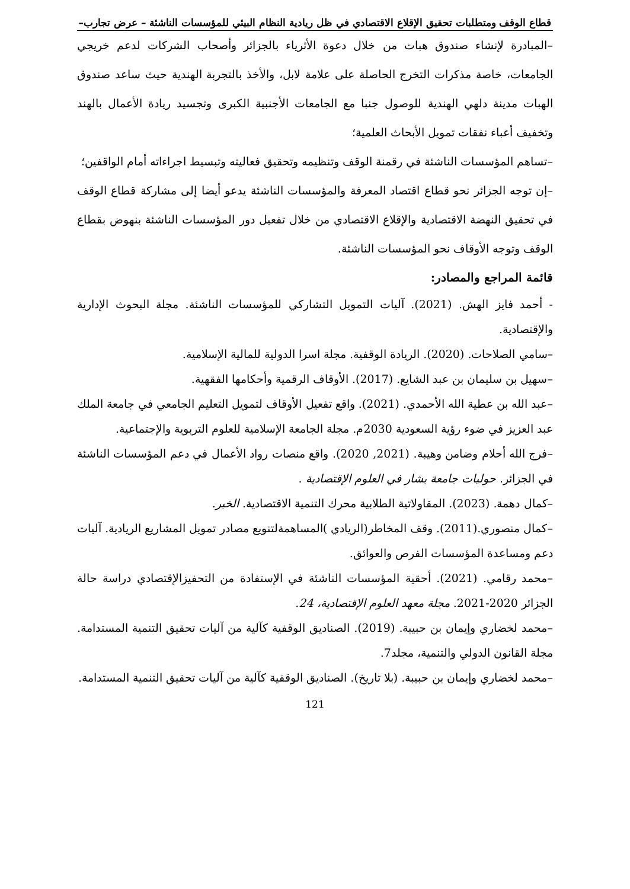قطاع الوقف ومتطلبات تحقيق الإقلاع الاقتصادي في ظل ريادية النظام البيئي للمؤسسات الناشئة – عرض تجارب–
–المبادرة لإنشاء صندوق هبات من خلال دعوة الأثرياء بالجزائر وأصحاب الشركات لدعم خريجي الجامعات، خاصة مذكرات التخرج الحاصلة على علامة لابل، والأخذ بالتجربة الهندية حيث ساعد صندوق الهبات مدينة دلهي الهندية للوصول جنبا مع الجامعات الأجنبية الكبرى وتجسيد ريادة الأعمال بالهند وتخفيف أعباء نفقات تمويل الأبحاث العلمية؛
–تساهم المؤسسات الناشئة في رقمنة الوقف وتنظيمه وتحقيق فعاليته وتبسيط اجراءاته أمام الواقفين؛
–إن توجه الجزائر نحو قطاع اقتصاد المعرفة والمؤسسات الناشئة يدعو أيضا إلى مشاركة قطاع الوقف في تحقيق النهضة الاقتصادية والإقلاع الاقتصادي من خلال تفعيل دور المؤسسات الناشئة بنهوض بقطاع الوقف وتوجه الأوقاف نحو المؤسسات الناشئة.
قائمة المراجع والمصادر:
- أحمد فايز الهش. (2021). آليات التمويل التشاركي للمؤسسات الناشئة. مجلة البحوث الإدارية والإقتصادية.
–سامي الصلاحات. (2020). الريادة الوقفية. مجلة اسرا الدولية للمالية الإسلامية.
–سهيل بن سليمان بن عبد الشايع. (2017). الأوقاف الرقمية وأحكامها الفقهية.
–عبد الله بن عطية الله الأحمدي. (2021). واقع تفعيل الأوقاف لتمويل التعليم الجامعي في جامعة الملك عبد العزيز في ضوء رؤية السعودية 2030م. مجلة الجامعة الإسلامية للعلوم التربوية والإجتماعية.
–فرج الله أحلام وضامن وهيبة. (2021, 2020). واقع منصات رواد الأعمال في دعم المؤسسات الناشئة في الجزائر. حوليات جامعة بشار في العلوم الإقتصادية .
–كمال دهمة. (2023). المقاولاتية الطلابية محرك التنمية الاقتصادية. الخبر.
–كمال منصوري.(2011). وقف المخاطر(الريادي )المساهمةلتنويع مصادر تمويل المشاريع الريادية. آليات دعم ومساعدة المؤسسات الفرص والعوائق.
–محمد رقامي. (2021). أحقية المؤسسات الناشئة في الإستفادة من التحفيزالإقتصادي دراسة حالة الجزائر 2020-2021. مجلة معهد العلوم الإقتصادية، 24.
–محمد لخضاري وإيمان بن حبيبة. (2019). الصناديق الوقفية كآلية من آليات تحقيق التنمية المستدامة. مجلة القانون الدولي والتنمية، مجلد7.
–محمد لخضاري وإيمان بن حبيبة. (بلا تاريخ). الصناديق الوقفية كآلية من آليات تحقيق التنمية المستدامة.
121